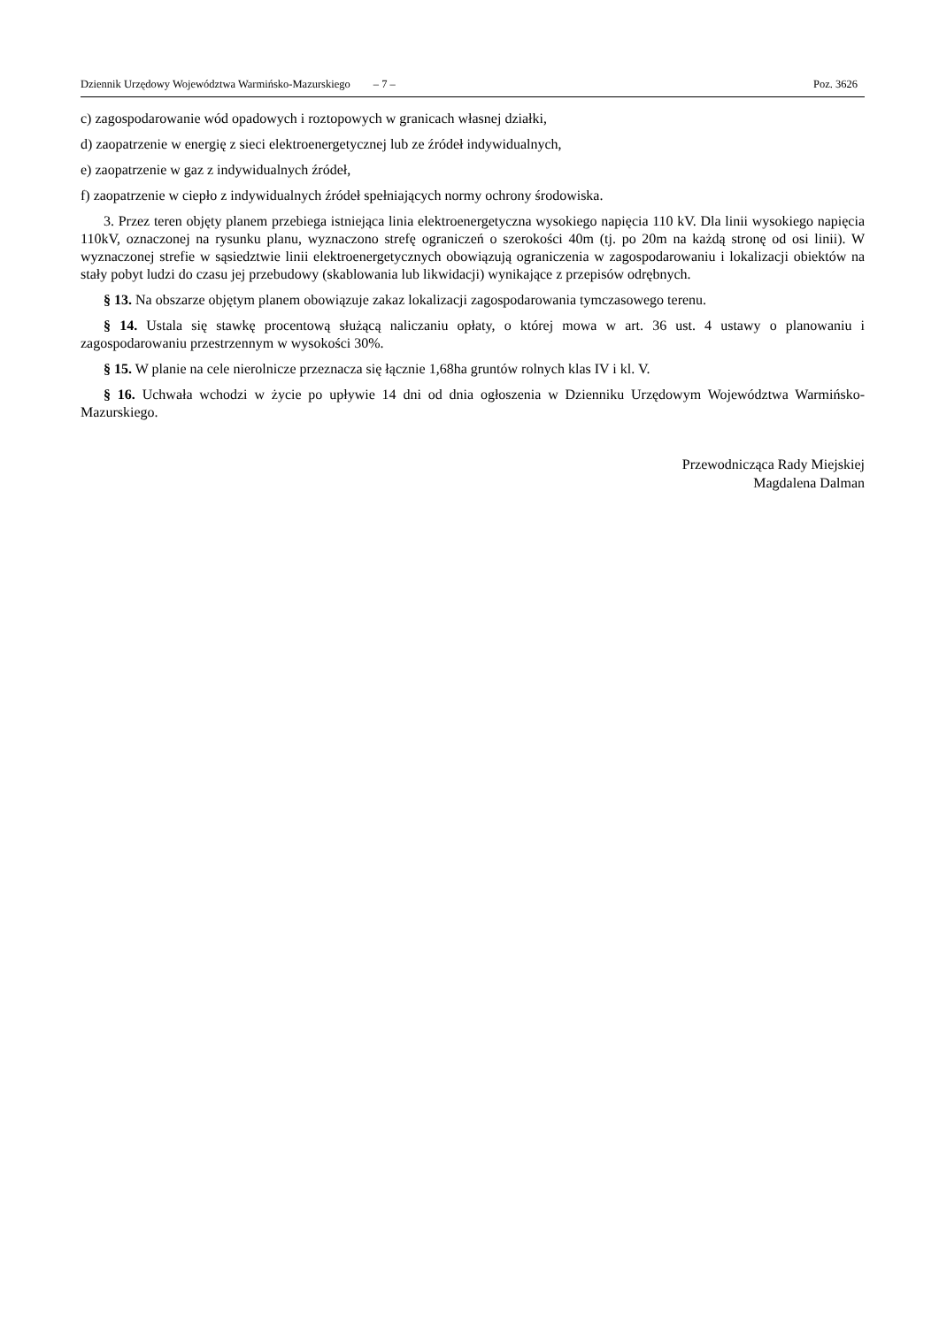Dziennik Urzędowy Województwa Warmińsko-Mazurskiego – 7 – Poz. 3626
c) zagospodarowanie wód opadowych i roztopowych w granicach własnej działki,
d) zaopatrzenie w energię z sieci elektroenergetycznej lub ze źródeł indywidualnych,
e) zaopatrzenie w gaz z indywidualnych źródeł,
f) zaopatrzenie w ciepło z indywidualnych źródeł spełniających normy ochrony środowiska.
3. Przez teren objęty planem przebiega istniejąca linia elektroenergetyczna wysokiego napięcia 110 kV. Dla linii wysokiego napięcia 110kV, oznaczonej na rysunku planu, wyznaczono strefę ograniczeń o szerokości 40m (tj. po 20m na każdą stronę od osi linii). W wyznaczonej strefie w sąsiedztwie linii elektroenergetycznych obowiązują ograniczenia w zagospodarowaniu i lokalizacji obiektów na stały pobyt ludzi do czasu jej przebudowy (skablowania lub likwidacji) wynikające z przepisów odrębnych.
§ 13. Na obszarze objętym planem obowiązuje zakaz lokalizacji zagospodarowania tymczasowego terenu.
§ 14. Ustala się stawkę procentową służącą naliczaniu opłaty, o której mowa w art. 36 ust. 4 ustawy o planowaniu i zagospodarowaniu przestrzennym w wysokości 30%.
§ 15. W planie na cele nierolnicze przeznacza się łącznie 1,68ha gruntów rolnych klas IV i kl. V.
§ 16. Uchwała wchodzi w życie po upływie 14 dni od dnia ogłoszenia w Dzienniku Urzędowym Województwa Warmińsko-Mazurskiego.
Przewodnicząca Rady Miejskiej
Magdalena Dalman